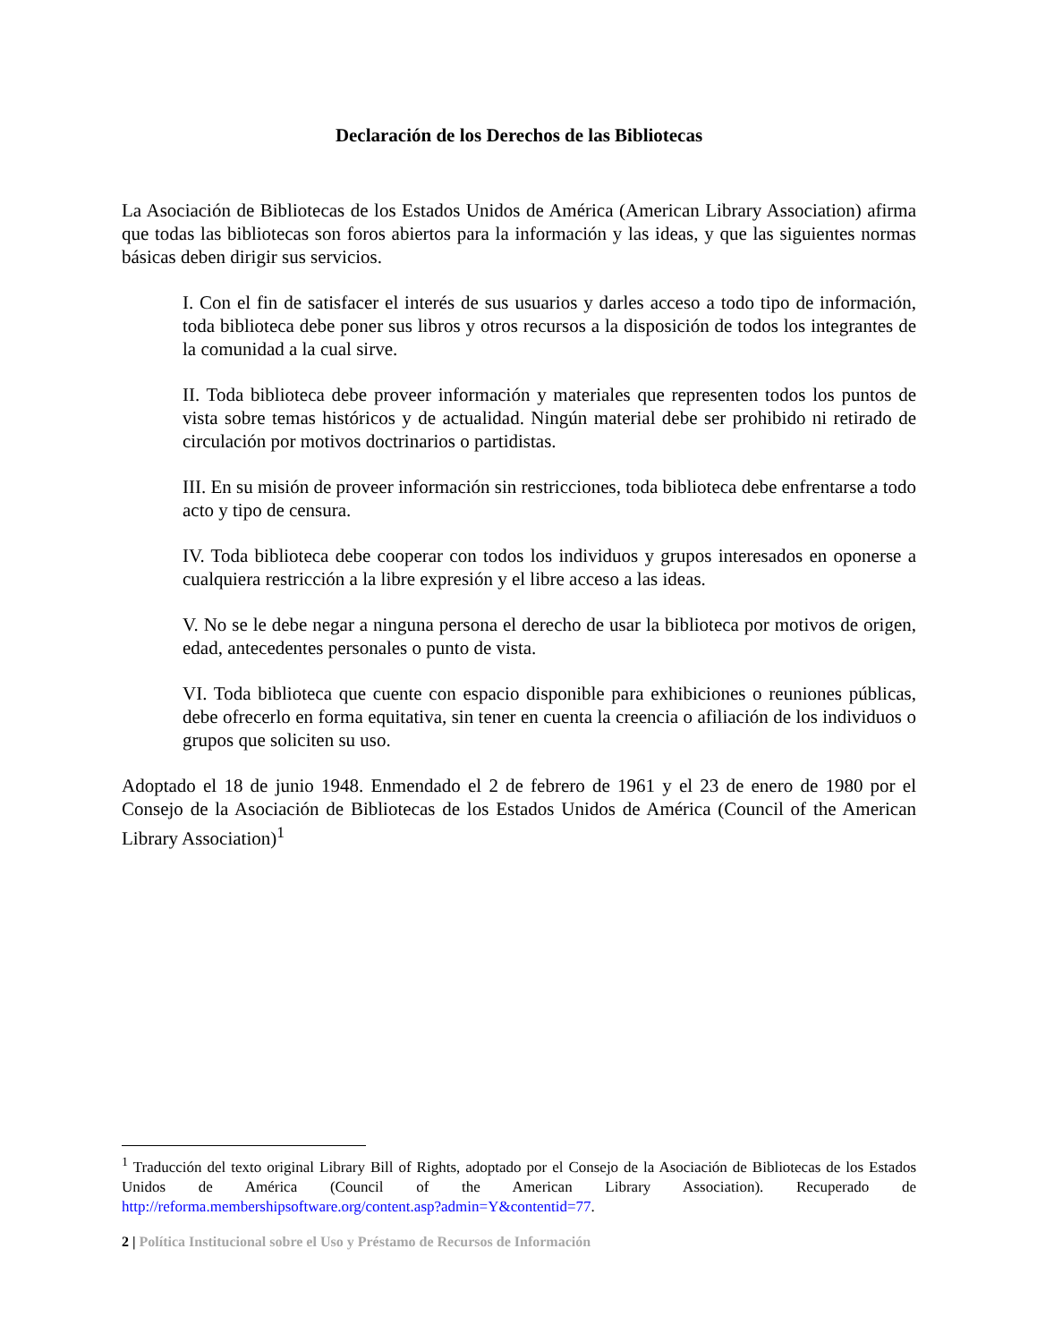Declaración de los Derechos de las Bibliotecas
La Asociación de Bibliotecas de los Estados Unidos de América (American Library Association) afirma que todas las bibliotecas son foros abiertos para la información y las ideas, y que las siguientes normas básicas deben dirigir sus servicios.
I. Con el fin de satisfacer el interés de sus usuarios y darles acceso a todo tipo de información, toda biblioteca debe poner sus libros y otros recursos a la disposición de todos los integrantes de la comunidad a la cual sirve.
II. Toda biblioteca debe proveer información y materiales que representen todos los puntos de vista sobre temas históricos y de actualidad. Ningún material debe ser prohibido ni retirado de circulación por motivos doctrinarios o partidistas.
III. En su misión de proveer información sin restricciones, toda biblioteca debe enfrentarse a todo acto y tipo de censura.
IV. Toda biblioteca debe cooperar con todos los individuos y grupos interesados en oponerse a cualquiera restricción a la libre expresión y el libre acceso a las ideas.
V. No se le debe negar a ninguna persona el derecho de usar la biblioteca por motivos de origen, edad, antecedentes personales o punto de vista.
VI. Toda biblioteca que cuente con espacio disponible para exhibiciones o reuniones públicas, debe ofrecerlo en forma equitativa, sin tener en cuenta la creencia o afiliación de los individuos o grupos que soliciten su uso.
Adoptado el 18 de junio 1948. Enmendado el 2 de febrero de 1961 y el 23 de enero de 1980 por el Consejo de la Asociación de Bibliotecas de los Estados Unidos de América (Council of the American Library Association)<sup>1</sup>
<sup>1</sup> Traducción del texto original Library Bill of Rights, adoptado por el Consejo de la Asociación de Bibliotecas de los Estados Unidos de América (Council of the American Library Association). Recuperado de http://reforma.membershipsoftware.org/content.asp?admin=Y&contentid=77.
2 | Política Institucional sobre el Uso y Préstamo de Recursos de Información